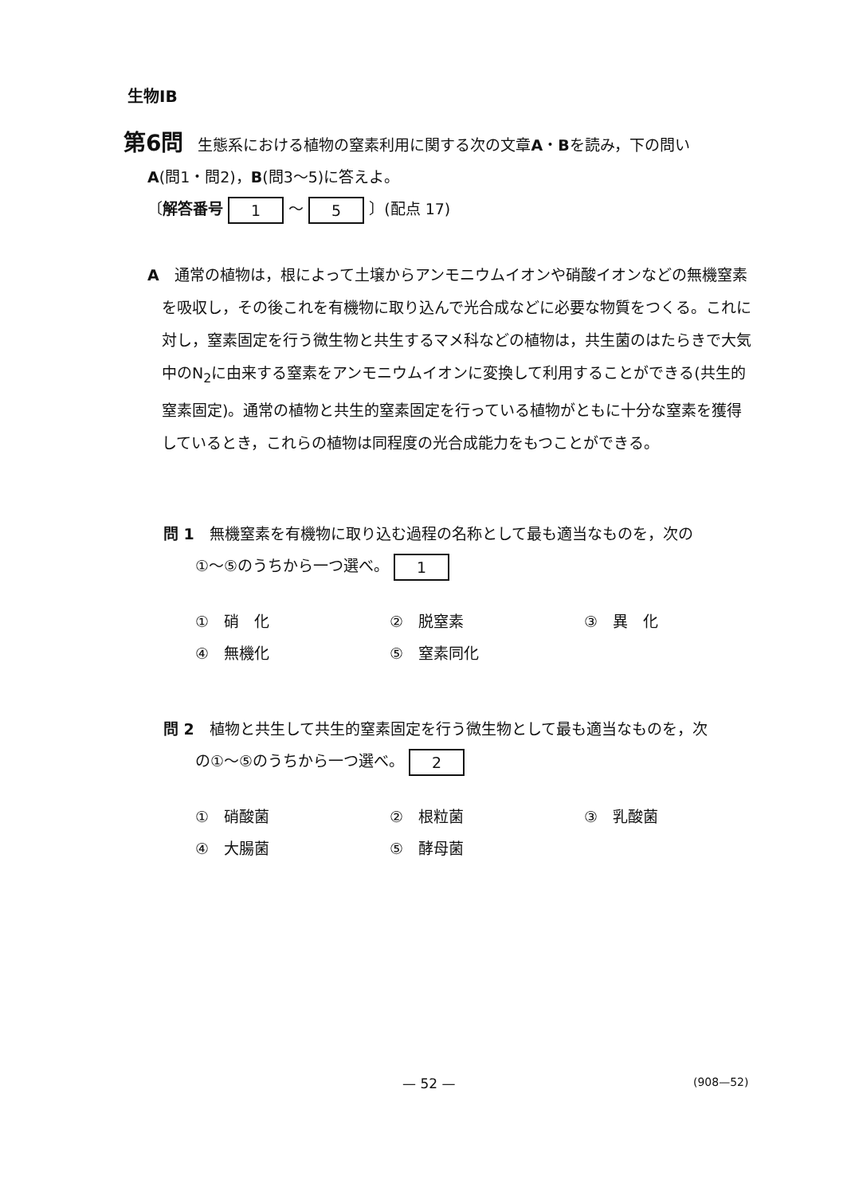生物ⅠB
第6問 生態系における植物の窒素利用に関する次の文章A・Bを読み，下の問い
A(問1・問2)，B(問3～5)に答えよ。
〔解答番号 1 ～ 5 〕(配点 17)
A　通常の植物は，根によって土壌からアンモニウムイオンや硝酸イオンなどの無機窒素を吸収し，その後これを有機物に取り込んで光合成などに必要な物質をつくる。これに対し，窒素固定を行う微生物と共生するマメ科などの植物は，共生菌のはたらきで大気中のN<sub>2</sub>に由来する窒素をアンモニウムイオンに変換して利用することができる(共生的窒素固定)。通常の植物と共生的窒素固定を行っている植物がともに十分な窒素を獲得しているとき，これらの植物は同程度の光合成能力をもつことができる。
問 1　無機窒素を有機物に取り込む過程の名称として最も適当なものを，次の
①～⑤のうちから一つ選べ。 1
①　硝　化 ②　脱窒素 ③　異　化 ④　無機化 ⑤　窒素同化
問 2　植物と共生して共生的窒素固定を行う微生物として最も適当なものを，次
の①～⑤のうちから一つ選べ。 2
①　硝酸菌 ②　根粒菌 ③　乳酸菌 ④　大腸菌 ⑤　酵母菌
— 52 — (908—52)